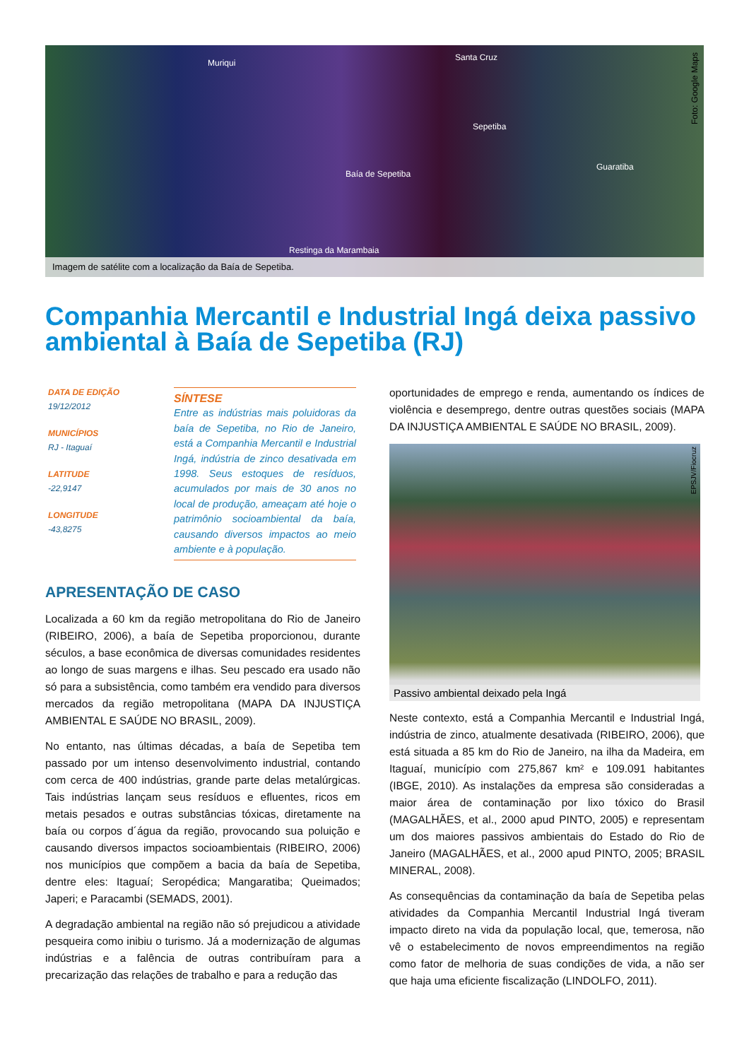Muriqui
Santa Cruz
Sepetiba
Baía de Sepetiba
Guaratiba
Restinga da Marambaia
Foto: Google Maps
Imagem de satélite com a localização da Baía de Sepetiba.
Companhia Mercantil e Industrial Ingá deixa passivo ambiental à Baía de Sepetiba (RJ)
DATA DE EDIÇÃO
19/12/2012
MUNICÍPIOS
RJ - Itaguaí
LATITUDE
-22,9147
LONGITUDE
-43,8275
SÍNTESE
Entre as indústrias mais poluidoras da baía de Sepetiba, no Rio de Janeiro, está a Companhia Mercantil e Industrial Ingá, indústria de zinco desativada em 1998. Seus estoques de resíduos, acumulados por mais de 30 anos no local de produção, ameaçam até hoje o patrimônio socioambiental da baía, causando diversos impactos ao meio ambiente e à população.
APRESENTAÇÃO DE CASO
Localizada a 60 km da região metropolitana do Rio de Janeiro (RIBEIRO, 2006), a baía de Sepetiba proporcionou, durante séculos, a base econômica de diversas comunidades residentes ao longo de suas margens e ilhas. Seu pescado era usado não só para a subsistência, como também era vendido para diversos mercados da região metropolitana (MAPA DA INJUSTIÇA AMBIENTAL E SAÚDE NO BRASIL, 2009).
No entanto, nas últimas décadas, a baía de Sepetiba tem passado por um intenso desenvolvimento industrial, contando com cerca de 400 indústrias, grande parte delas metalúrgicas. Tais indústrias lançam seus resíduos e efluentes, ricos em metais pesados e outras substâncias tóxicas, diretamente na baía ou corpos d´água da região, provocando sua poluição e causando diversos impactos socioambientais (RIBEIRO, 2006) nos municípios que compõem a bacia da baía de Sepetiba, dentre eles: Itaguaí; Seropédica; Mangaratiba; Queimados; Japeri; e Paracambi (SEMADS, 2001).
A degradação ambiental na região não só prejudicou a atividade pesqueira como inibiu o turismo. Já a modernização de algumas indústrias e a falência de outras contribuíram para a precarização das relações de trabalho e para a redução das
oportunidades de emprego e renda, aumentando os índices de violência e desemprego, dentre outras questões sociais (MAPA DA INJUSTIÇA AMBIENTAL E SAÚDE NO BRASIL, 2009).
EPSJV/Fiocruz
Passivo ambiental deixado pela Ingá
Neste contexto, está a Companhia Mercantil e Industrial Ingá, indústria de zinco, atualmente desativada (RIBEIRO, 2006), que está situada a 85 km do Rio de Janeiro, na ilha da Madeira, em Itaguaí, município com 275,867 km² e 109.091 habitantes (IBGE, 2010). As instalações da empresa são consideradas a maior área de contaminação por lixo tóxico do Brasil (MAGALHÃES, et al., 2000 apud PINTO, 2005) e representam um dos maiores passivos ambientais do Estado do Rio de Janeiro (MAGALHÃES, et al., 2000 apud PINTO, 2005; BRASIL MINERAL, 2008).
As consequências da contaminação da baía de Sepetiba pelas atividades da Companhia Mercantil Industrial Ingá tiveram impacto direto na vida da população local, que, temerosa, não vê o estabelecimento de novos empreendimentos na região como fator de melhoria de suas condições de vida, a não ser que haja uma eficiente fiscalização (LINDOLFO, 2011).